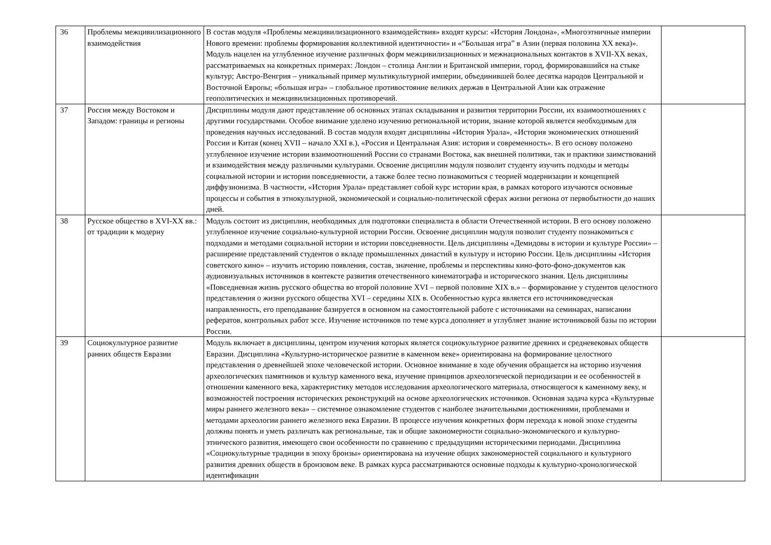| 36 | Проблемы межцивилизационного взаимодействия | В состав модуля «Проблемы межцивилизационного взаимодействия» входят курсы: «История Лондона», «Многоэтничные империи Нового времени: проблемы формирования коллективной идентичности» и «“Большая игра” в Азии (первая половина XX века)». Модуль нацелен на углубленное изучение различных форм межцивилизационных и межнациональных контактов в XVII-XX веках, рассматриваемых на конкретных примерах: Лондон – столица Англии и Британской империи, город, формировавшийся на стыке культур; Австро-Венгрия – уникальный пример мультикультурной империи, объединившей более десятка народов Центральной и Восточной Европы; «большая игра» – глобальное противостояние великих держав в Центральной Азии как отражение геополитических и межцивилизационных противоречий. | |
| 37 | Россия между Востоком и Западом: границы и регионы | Дисциплины модуля дают представление об основных этапах складывания и развития территории России, их взаимоотношениях с другими государствами. Особое внимание уделено изучению региональной истории, знание которой является необходимым для проведения научных исследований. В состав модуля входят дисциплины «История Урала», «История экономических отношений России и Китая (конец XVII – начало XXI в.), «Россия и Центральная Азия: история и современность». В его основу положено углубленное изучение истории взаимоотношений России со странами Востока, как внешней политики, так и практики заимствований и взаимодействия между различными культурами. Освоение дисциплин модуля позволит студенту изучить подходы и методы социальной истории и истории повседневности, а также более тесно познакомиться с теорией модернизации и концепцией диффузионизма. В частности, «История Урала» представляет собой курс истории края, в рамках которого изучаются основные процессы и события в этнокультурной, экономической и социально-политической сферах жизни региона от первобытности до наших дней. | |
| 38 | Русское общество в XVI-XX вв.: от традиции к модерну | Модуль состоит из дисциплин, необходимых для подготовки специалиста в области Отечественной истории. В его основу положено углубленное изучение социально-культурной истории России. Освоение дисциплин модуля позволит студенту познакомиться с подходами и методами социальной истории и истории повседневности. Цель дисциплины «Демидовы в истории и культуре России» – расширение представлений студентов о вкладе промышленных династий в культуру и историю России. Цель дисциплины «История советского кино» – изучить историю появления, состав, значение, проблемы и перспективы кино-фото-фоно-документов как аудиовизуальных источников в контексте развития отечественного кинематографа и исторического знания. Цель дисциплины «Повседневная жизнь русского общества во второй половине XVI – первой половине XIX в.» – формирование у студентов целостного представления о жизни русского общества XVI – середины XIX в. Особенностью курса является его источниковедческая направленность, его преподавание базируется в основном на самостоятельной работе с источниками на семинарах, написании рефератов, контрольных работ эссе. Изучение источников по теме курса дополняет и углубляет знание источниковой базы по истории России. | |
| 39 | Социокультурное развитие ранних обществ Евразии | Модуль включает в дисциплины, центром изучения которых является социокультурное развитие древних и средневековых обществ Евразии. Дисциплина «Культурно-историческое развитие в каменном веке» ориентирована на формирование целостного представления о древнейшей эпохе человеческой истории. Основное внимание в ходе обучения обращается на историю изучения археологических памятников и культур каменного века, изучение принципов археологической периодизации и ее особенностей в отношении каменного века, характеристику методов исследования археологического материала, относящегося к каменному веку, и возможностей построения исторических реконструкций на основе археологических источников. Основная задача курса «Культурные миры раннего железного века» – системное ознакомление студентов с наиболее значительными достижениями, проблемами и методами археологии раннего железного века Евразии. В процессе изучения конкретных форм перехода к новой эпохе студенты должны понять и уметь различать как региональные, так и общие закономерности социально-экономического и культурно-этнического развития, имеющего свои особенности по сравнению с предыдущими историческими периодами. Дисциплина «Социокультурные традиции в эпоху бронзы» ориентирована на изучение общих закономерностей социального и культурного развития древних обществ в бронзовом веке. В рамках курса рассматриваются основные подходы к культурно-хронологической идентификации | |